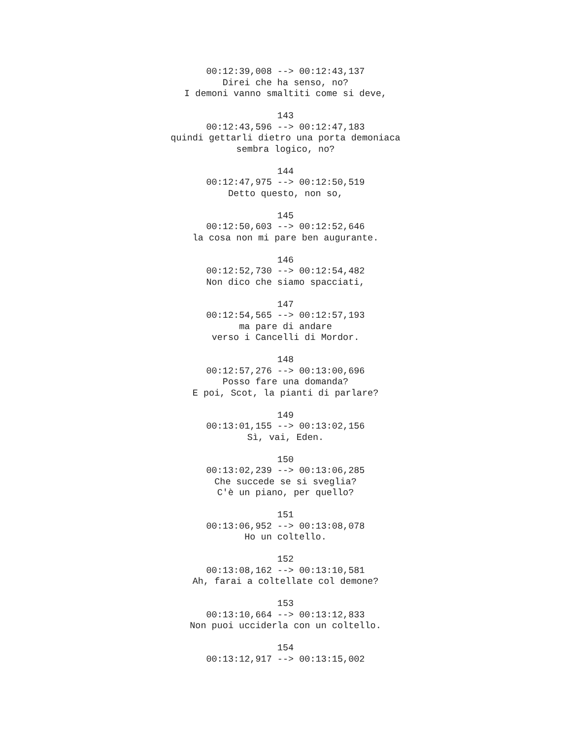00:12:39,008 --> 00:12:43,137 Direi che ha senso, no? I demoni vanno smaltiti come si deve, 143 00:12:43,596 --> 00:12:47,183 quindi gettarli dietro una porta demoniaca sembra logico, no? 144 00:12:47,975 --> 00:12:50,519 Detto questo, non so, 145 00:12:50,603 --> 00:12:52,646 la cosa non mi pare ben augurante. 146 00:12:52,730 --> 00:12:54,482 Non dico che siamo spacciati, 147 00:12:54,565 --> 00:12:57,193 ma pare di andare verso i Cancelli di Mordor. 148 00:12:57,276 --> 00:13:00,696 Posso fare una domanda? E poi, Scot, la pianti di parlare? 149 00:13:01,155 --> 00:13:02,156 Sì, vai, Eden. 150 00:13:02,239 --> 00:13:06,285 Che succede se si sveglia? C'è un piano, per quello? 151 00:13:06,952 --> 00:13:08,078 Ho un coltello. 152 00:13:08,162 --> 00:13:10,581 Ah, farai a coltellate col demone? 153 00:13:10,664 --> 00:13:12,833 Non puoi ucciderla con un coltello. 154 00:13:12,917 --> 00:13:15,002